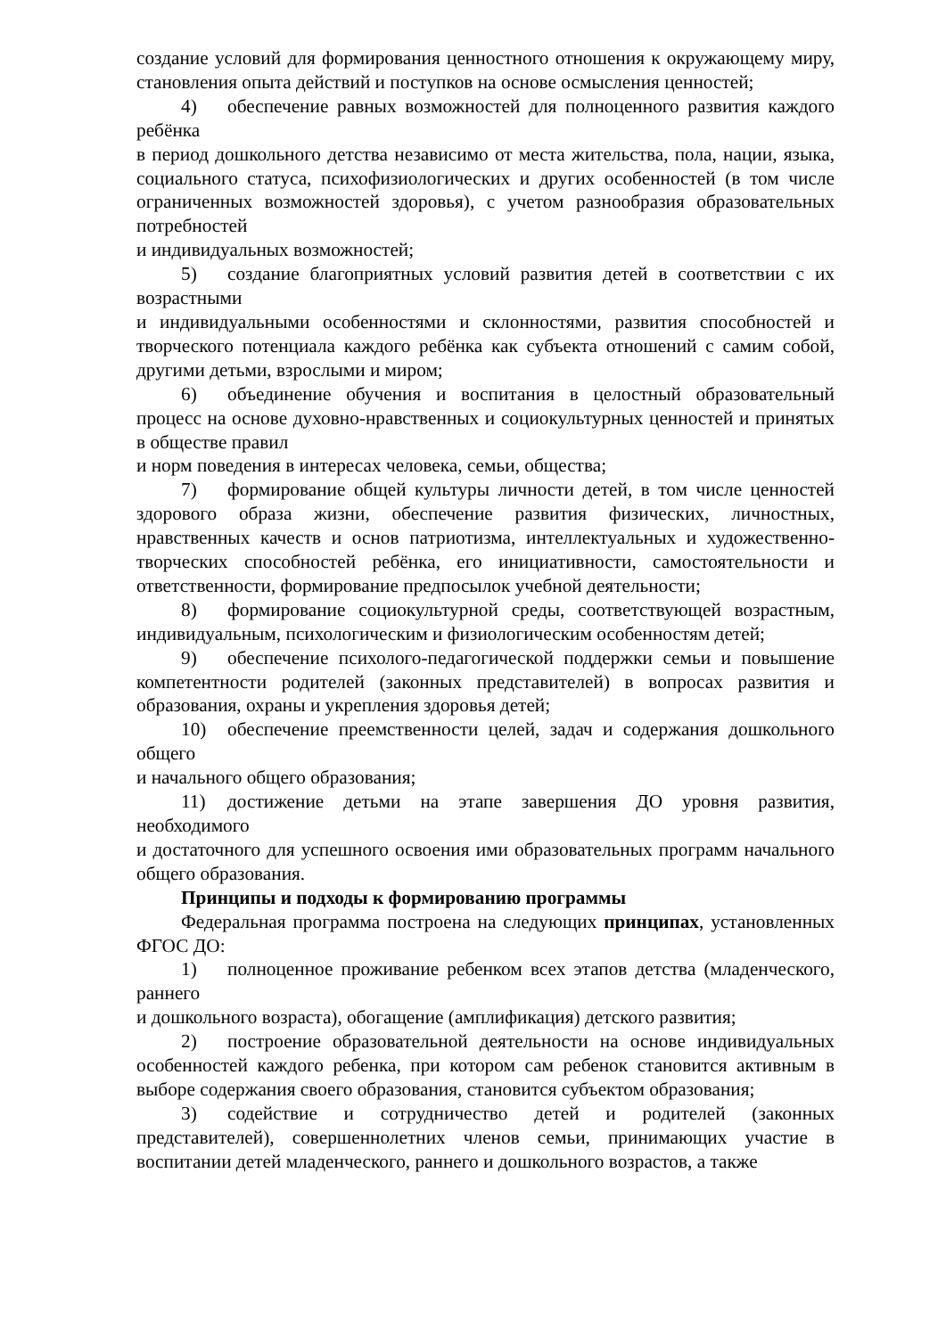создание условий для формирования ценностного отношения к окружающему миру, становления опыта действий и поступков на основе осмысления ценностей;
4) обеспечение равных возможностей для полноценного развития каждого ребёнка
в период дошкольного детства независимо от места жительства, пола, нации, языка, социального статуса, психофизиологических и других особенностей (в том числе ограниченных возможностей здоровья), с учетом разнообразия образовательных потребностей
и индивидуальных возможностей;
5) создание благоприятных условий развития детей в соответствии с их возрастными
и индивидуальными особенностями и склонностями, развития способностей и творческого потенциала каждого ребёнка как субъекта отношений с самим собой, другими детьми, взрослыми и миром;
6) объединение обучения и воспитания в целостный образовательный процесс на основе духовно-нравственных и социокультурных ценностей и принятых в обществе правил
и норм поведения в интересах человека, семьи, общества;
7) формирование общей культуры личности детей, в том числе ценностей здорового образа жизни, обеспечение развития физических, личностных, нравственных качеств и основ патриотизма, интеллектуальных и художественно-творческих способностей ребёнка, его инициативности, самостоятельности и ответственности, формирование предпосылок учебной деятельности;
8) формирование социокультурной среды, соответствующей возрастным, индивидуальным, психологическим и физиологическим особенностям детей;
9) обеспечение психолого-педагогической поддержки семьи и повышение компетентности родителей (законных представителей) в вопросах развития и образования, охраны и укрепления здоровья детей;
10) обеспечение преемственности целей, задач и содержания дошкольного общего
и начального общего образования;
11) достижение детьми на этапе завершения ДО уровня развития, необходимого
и достаточного для успешного освоения ими образовательных программ начального общего образования.
Принципы и подходы к формированию программы
Федеральная программа построена на следующих принципах, установленных ФГОС ДО:
1) полноценное проживание ребенком всех этапов детства (младенческого, раннего
и дошкольного возраста), обогащение (амплификация) детского развития;
2) построение образовательной деятельности на основе индивидуальных особенностей каждого ребенка, при котором сам ребенок становится активным в выборе содержания своего образования, становится субъектом образования;
3) содействие и сотрудничество детей и родителей (законных представителей), совершеннолетних членов семьи, принимающих участие в воспитании детей младенческого, раннего и дошкольного возрастов, а также